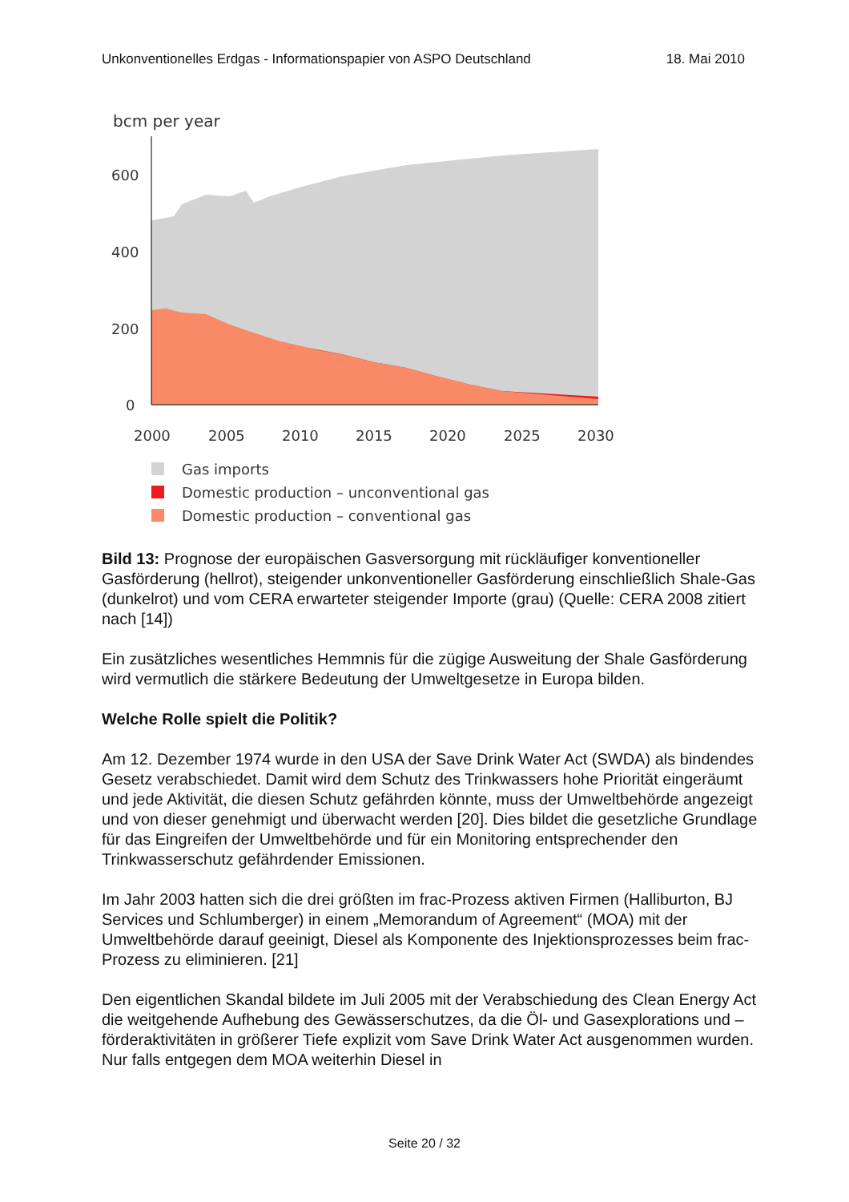Unkonventionelles Erdgas - Informationspapier von ASPO Deutschland 18. Mai 2010
bcm per year
600
400
200
0
2000
2005
2010
2015
2020
2025
2030
Gas imports
Domestic production – unconventional gas
Domestic production – conventional gas
Bild 13: Prognose der europäischen Gasversorgung mit rückläufiger konventioneller Gasförderung (hellrot), steigender unkonventioneller Gasförderung einschließlich Shale-Gas (dunkelrot) und vom CERA erwarteter steigender Importe (grau) (Quelle: CERA 2008 zitiert nach [14])
Ein zusätzliches wesentliches Hemmnis für die zügige Ausweitung der Shale Gasförderung wird vermutlich die stärkere Bedeutung der Umweltgesetze in Europa bilden.
Welche Rolle spielt die Politik?
Am 12. Dezember 1974 wurde in den USA der Save Drink Water Act (SWDA) als bindendes Gesetz verabschiedet. Damit wird dem Schutz des Trinkwassers hohe Priorität eingeräumt und jede Aktivität, die diesen Schutz gefährden könnte, muss der Umweltbehörde angezeigt und von dieser genehmigt und überwacht werden [20]. Dies bildet die gesetzliche Grundlage für das Eingreifen der Umweltbehörde und für ein Monitoring entsprechender den Trinkwasserschutz gefährdender Emissionen.
Im Jahr 2003 hatten sich die drei größten im frac-Prozess aktiven Firmen (Halliburton, BJ Services und Schlumberger) in einem „Memorandum of Agreement“ (MOA) mit der Umweltbehörde darauf geeinigt, Diesel als Komponente des Injektionsprozesses beim frac-Prozess zu eliminieren. [21]
Den eigentlichen Skandal bildete im Juli 2005 mit der Verabschiedung des Clean Energy Act die weitgehende Aufhebung des Gewässerschutzes, da die Öl- und Gasexplorations und –förderaktivitäten in größerer Tiefe explizit vom Save Drink Water Act ausgenommen wurden. Nur falls entgegen dem MOA weiterhin Diesel in
Seite 20 / 32